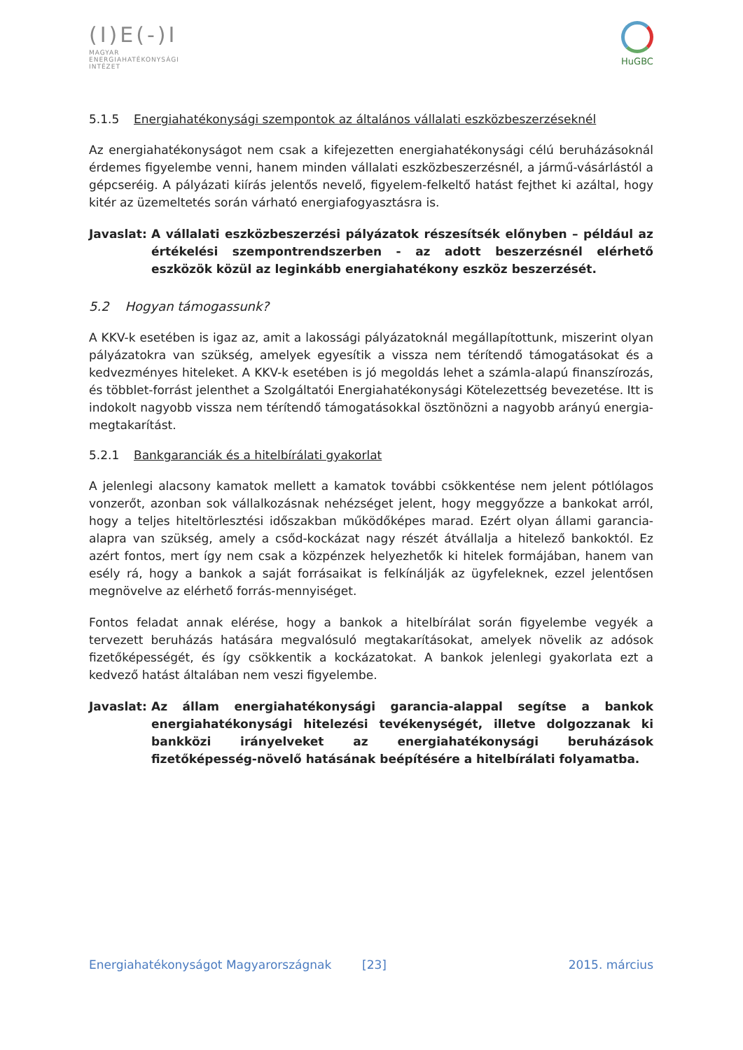(I)E(-)I
MAGYAR
ENERGIAHATÉKONYSÁGI
INTÉZET
HuGBC
5.1.5 Energiahatékonysági szempontok az általános vállalati eszközbeszerzéseknél
Az energiahatékonyságot nem csak a kifejezetten energiahatékonysági célú beruházásoknál érdemes figyelembe venni, hanem minden vállalati eszközbeszerzésnél, a jármű-vásárlástól a gépcseréig. A pályázati kiírás jelentős nevelő, figyelem-felkeltő hatást fejthet ki azáltal, hogy kitér az üzemeltetés során várható energiafogyasztásra is.
Javaslat:
A vállalati eszközbeszerzési pályázatok részesítsék előnyben – például az értékelési szempontrendszerben - az adott beszerzésnél elérhető eszközök közül az leginkább energiahatékony eszköz beszerzését.
5.2 Hogyan támogassunk?
A KKV-k esetében is igaz az, amit a lakossági pályázatoknál megállapítottunk, miszerint olyan pályázatokra van szükség, amelyek egyesítik a vissza nem térítendő támogatásokat és a kedvezményes hiteleket. A KKV-k esetében is jó megoldás lehet a számla-alapú finanszírozás, és többlet-forrást jelenthet a Szolgáltatói Energiahatékonysági Kötelezettség bevezetése. Itt is indokolt nagyobb vissza nem térítendő támogatásokkal ösztönözni a nagyobb arányú energia-megtakarítást.
5.2.1 Bankgaranciák és a hitelbírálati gyakorlat
A jelenlegi alacsony kamatok mellett a kamatok további csökkentése nem jelent pótlólagos vonzerőt, azonban sok vállalkozásnak nehézséget jelent, hogy meggyőzze a bankokat arról, hogy a teljes hiteltörlesztési időszakban működőképes marad. Ezért olyan állami garancia-alapra van szükség, amely a csőd-kockázat nagy részét átvállalja a hitelező bankoktól. Ez azért fontos, mert így nem csak a közpénzek helyezhetők ki hitelek formájában, hanem van esély rá, hogy a bankok a saját forrásaikat is felkínálják az ügyfeleknek, ezzel jelentősen megnövelve az elérhető forrás-mennyiséget.
Fontos feladat annak elérése, hogy a bankok a hitelbírálat során figyelembe vegyék a tervezett beruházás hatására megvalósuló megtakarításokat, amelyek növelik az adósok fizetőképességét, és így csökkentik a kockázatokat. A bankok jelenlegi gyakorlata ezt a kedvező hatást általában nem veszi figyelembe.
Javaslat:
Az állam energiahatékonysági garancia-alappal segítse a bankok energiahatékonysági hitelezési tevékenységét, illetve dolgozzanak ki bankközi irányelveket az energiahatékonysági beruházások fizetőképesség-növelő hatásának beépítésére a hitelbírálati folyamatba.
Energiahatékonyságot Magyarországnak [23] 2015. március